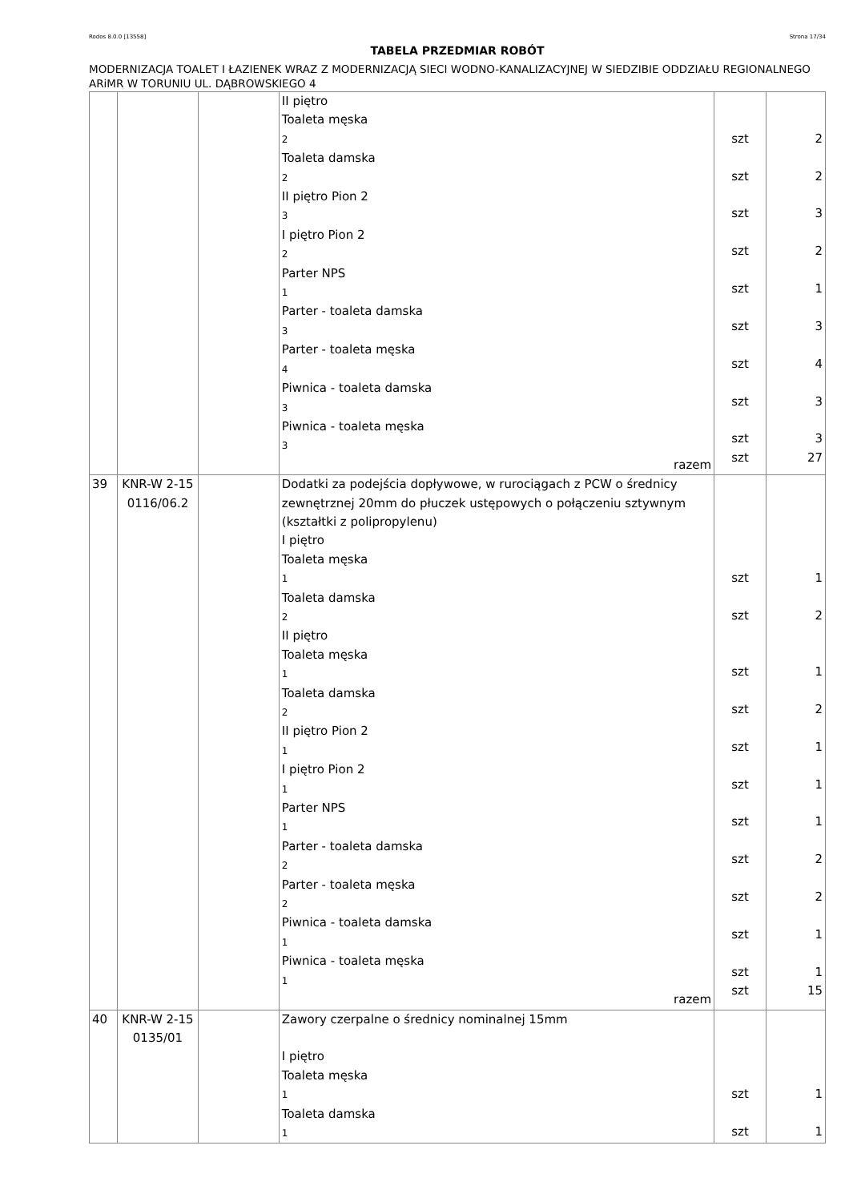Rodos 8.0.0 [13558] Strona 17/34
TABELA PRZEDMIAR ROBÓT
MODERNIZACJA TOALET I ŁAZIENEK WRAZ Z MODERNIZACJĄ SIECI WODNO-KANALIZACYJNEJ W SIEDZIBIE ODDZIAŁU REGIONALNEGO ARiMR W TORUNIU UL. DĄBROWSKIEGO 4
| | | | II piętro Toaleta męska 2 Toaleta damska 2 II piętro Pion 2 3 I piętro Pion 2 2 Parter NPS 1 Parter - toaleta damska 3 Parter - toaleta męska 4 Piwnica - toaleta damska 3 Piwnica - toaleta męska 3 razem | szt szt szt szt szt szt szt szt szt szt | 2 2 3 2 1 3 4 3 3 27 |
| 39 | KNR-W 2-15 0116/06.2 | | Dodatki za podejścia dopływowe, w rurociągach z PCW o średnicy zewnętrznej 20mm do płuczek ustępowych o połączeniu sztywnym (kształtki z polipropylenu) I piętro Toaleta męska 1 Toaleta damska 2 II piętro Toaleta męska 1 Toaleta damska 2 II piętro Pion 2 1 I piętro Pion 2 1 Parter NPS 1 Parter - toaleta damska 2 Parter - toaleta męska 2 Piwnica - toaleta damska 1 Piwnica - toaleta męska 1 razem | szt szt szt szt szt szt szt szt szt szt szt szt | 1 2 1 2 1 1 1 2 2 1 1 15 |
| 40 | KNR-W 2-15 0135/01 | | Zawory czerpalne o średnicy nominalnej 15mm I piętro Toaleta męska 1 Toaleta damska 1 | szt szt | 1 1 |